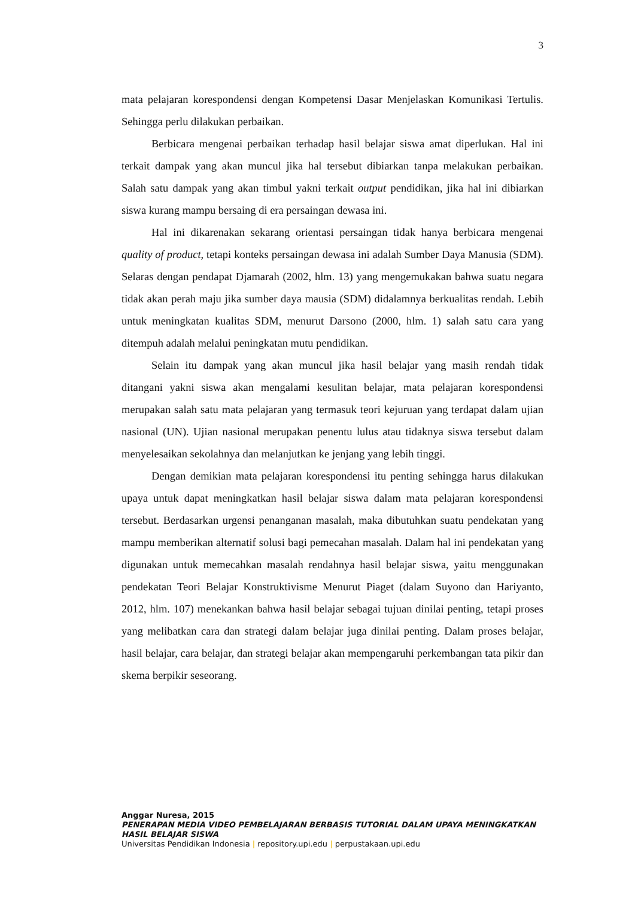3
mata pelajaran korespondensi dengan Kompetensi Dasar Menjelaskan Komunikasi Tertulis. Sehingga perlu dilakukan perbaikan.
Berbicara mengenai perbaikan terhadap hasil belajar siswa amat diperlukan. Hal ini terkait dampak yang akan muncul jika hal tersebut dibiarkan tanpa melakukan perbaikan. Salah satu dampak yang akan timbul yakni terkait output pendidikan, jika hal ini dibiarkan siswa kurang mampu bersaing di era persaingan dewasa ini.
Hal ini dikarenakan sekarang orientasi persaingan tidak hanya berbicara mengenai quality of product, tetapi konteks persaingan dewasa ini adalah Sumber Daya Manusia (SDM). Selaras dengan pendapat Djamarah (2002, hlm. 13) yang mengemukakan bahwa suatu negara tidak akan perah maju jika sumber daya mausia (SDM) didalamnya berkualitas rendah. Lebih untuk meningkatan kualitas SDM, menurut Darsono (2000, hlm. 1) salah satu cara yang ditempuh adalah melalui peningkatan mutu pendidikan.
Selain itu dampak yang akan muncul jika hasil belajar yang masih rendah tidak ditangani yakni siswa akan mengalami kesulitan belajar, mata pelajaran korespondensi merupakan salah satu mata pelajaran yang termasuk teori kejuruan yang terdapat dalam ujian nasional (UN). Ujian nasional merupakan penentu lulus atau tidaknya siswa tersebut dalam menyelesaikan sekolahnya dan melanjutkan ke jenjang yang lebih tinggi.
Dengan demikian mata pelajaran korespondensi itu penting sehingga harus dilakukan upaya untuk dapat meningkatkan hasil belajar siswa dalam mata pelajaran korespondensi tersebut. Berdasarkan urgensi penanganan masalah, maka dibutuhkan suatu pendekatan yang mampu memberikan alternatif solusi bagi pemecahan masalah. Dalam hal ini pendekatan yang digunakan untuk memecahkan masalah rendahnya hasil belajar siswa, yaitu menggunakan pendekatan Teori Belajar Konstruktivisme Menurut Piaget (dalam Suyono dan Hariyanto, 2012, hlm. 107) menekankan bahwa hasil belajar sebagai tujuan dinilai penting, tetapi proses yang melibatkan cara dan strategi dalam belajar juga dinilai penting. Dalam proses belajar, hasil belajar, cara belajar, dan strategi belajar akan mempengaruhi perkembangan tata pikir dan skema berpikir seseorang.
Anggar Nuresa, 2015
PENERAPAN MEDIA VIDEO PEMBELAJARAN BERBASIS TUTORIAL DALAM UPAYA MENINGKATKAN HASIL BELAJAR SISWA
Universitas Pendidikan Indonesia | repository.upi.edu | perpustakaan.upi.edu